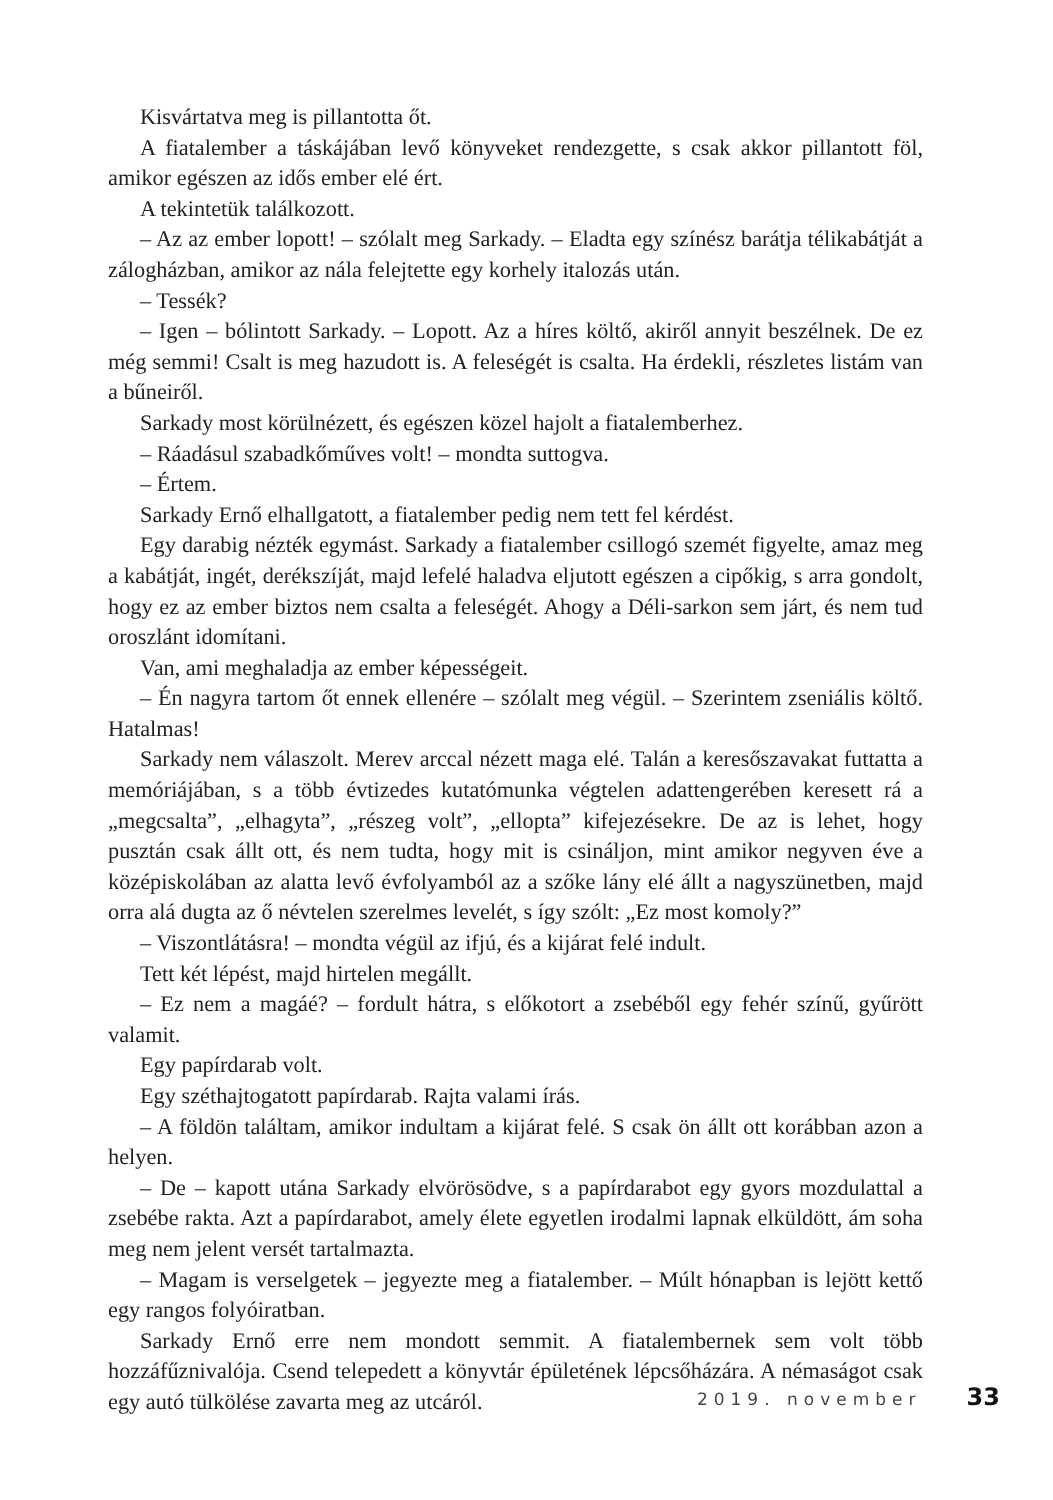Kisvártatva meg is pillantotta őt.
A fiatalember a táskájában levő könyveket rendezgette, s csak akkor pillantott föl, amikor egészen az idős ember elé ért.
A tekintetük találkozott.
– Az az ember lopott! – szólalt meg Sarkady. – Eladta egy színész barátja télikabátját a zálogházban, amikor az nála felejtette egy korhely italozás után.
– Tessék?
– Igen – bólintott Sarkady. – Lopott. Az a híres költő, akiről annyit beszélnek. De ez még semmi! Csalt is meg hazudott is. A feleségét is csalta. Ha érdekli, részletes listám van a bűneiről.
Sarkady most körülnézett, és egészen közel hajolt a fiatalemberhez.
– Ráadásul szabadkőműves volt! – mondta suttogva.
– Értem.
Sarkady Ernő elhallgatott, a fiatalember pedig nem tett fel kérdést.
Egy darabig nézték egymást. Sarkady a fiatalember csillogó szemét figyelte, amaz meg a kabátját, ingét, derékszíját, majd lefelé haladva eljutott egészen a cipőkig, s arra gondolt, hogy ez az ember biztos nem csalta a feleségét. Ahogy a Déli-sarkon sem járt, és nem tud oroszlánt idomítani.
Van, ami meghaladja az ember képességeit.
– Én nagyra tartom őt ennek ellenére – szólalt meg végül. – Szerintem zseniális költő. Hatalmas!
Sarkady nem válaszolt. Merev arccal nézett maga elé. Talán a keresőszavakat futtatta a memóriájában, s a több évtizedes kutatómunka végtelen adattengerében keresett rá a „megcsalta”, „elhagyta”, „részeg volt”, „ellopta” kifejezésekre. De az is lehet, hogy pusztán csak állt ott, és nem tudta, hogy mit is csináljon, mint amikor negyven éve a középiskolában az alatta levő évfolyamból az a szőke lány elé állt a nagyszünetben, majd orra alá dugta az ő névtelen szerelmes levelét, s így szólt: „Ez most komoly?”
– Viszontlátásra! – mondta végül az ifjú, és a kijárat felé indult.
Tett két lépést, majd hirtelen megállt.
– Ez nem a magáé? – fordult hátra, s előkotort a zsebéből egy fehér színű, gyűrött valamit.
Egy papírdarab volt.
Egy széthajtogatott papírdarab. Rajta valami írás.
– A földön találtam, amikor indultam a kijárat felé. S csak ön állt ott korábban azon a helyen.
– De – kapott utána Sarkady elvörösödve, s a papírdarabot egy gyors mozdulattal a zsebébe rakta. Azt a papírdarabot, amely élete egyetlen irodalmi lapnak elküldött, ám soha meg nem jelent versét tartalmazta.
– Magam is verselgetek – jegyezte meg a fiatalember. – Múlt hónapban is lejött kettő egy rangos folyóiratban.
Sarkady Ernő erre nem mondott semmit. A fiatalembernek sem volt több hozzáfűznivalója. Csend telepedett a könyvtár épületének lépcsőházára. A némaságot csak egy autó tülkölése zavarta meg az utcáról.
2019. november 33